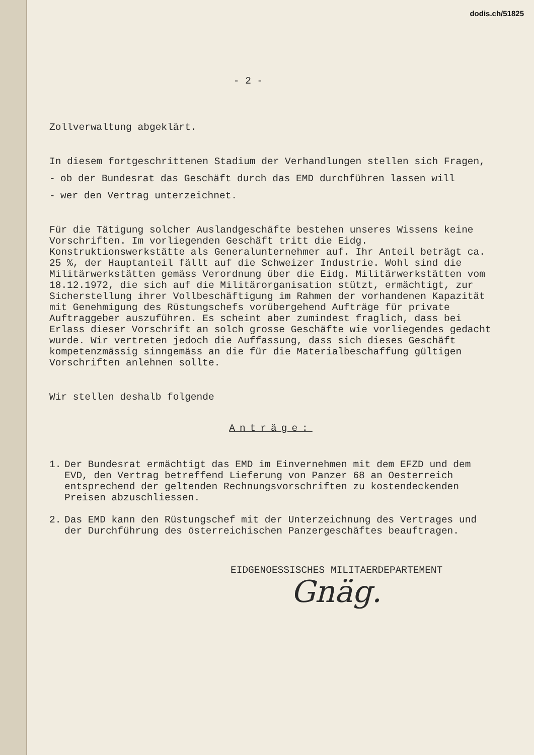dodis.ch/51825
- 2 -
Zollverwaltung abgeklärt.
In diesem fortgeschrittenen Stadium der Verhandlungen stellen sich Fragen,
- ob der Bundesrat das Geschäft durch das EMD durchführen lassen will
- wer den Vertrag unterzeichnet.
Für die Tätigung solcher Auslandgeschäfte bestehen unseres Wissens keine Vorschriften. Im vorliegenden Geschäft tritt die Eidg. Konstruktionswerkstätte als Generalunternehmer auf. Ihr Anteil beträgt ca. 25 %, der Hauptanteil fällt auf die Schweizer Industrie. Wohl sind die Militärwerkstätten gemäss Verordnung über die Eidg. Militärwerkstätten vom 18.12.1972, die sich auf die Militärorganisation stützt, ermächtigt, zur Sicherstellung ihrer Vollbeschäftigung im Rahmen der vorhandenen Kapazität mit Genehmigung des Rüstungschefs vorübergehend Aufträge für private Auftraggeber auszuführen. Es scheint aber zumindest fraglich, dass bei Erlass dieser Vorschrift an solch grosse Geschäfte wie vorliegendes gedacht wurde. Wir vertreten jedoch die Auffassung, dass sich dieses Geschäft kompetenzmässig sinngemäss an die für die Materialbeschaffung gültigen Vorschriften anlehnen sollte.
Wir stellen deshalb folgende
Anträge:
1. Der Bundesrat ermächtigt das EMD im Einvernehmen mit dem EFZD und dem EVD, den Vertrag betreffend Lieferung von Panzer 68 an Oesterreich entsprechend der geltenden Rechnungsvorschriften zu kostendeckenden Preisen abzuschliessen.
2. Das EMD kann den Rüstungschef mit der Unterzeichnung des Vertrages und der Durchführung des österreichischen Panzergeschäftes beauftragen.
EIDGENOESSISCHES MILITAERDEPARTEMENT
Gnäg.